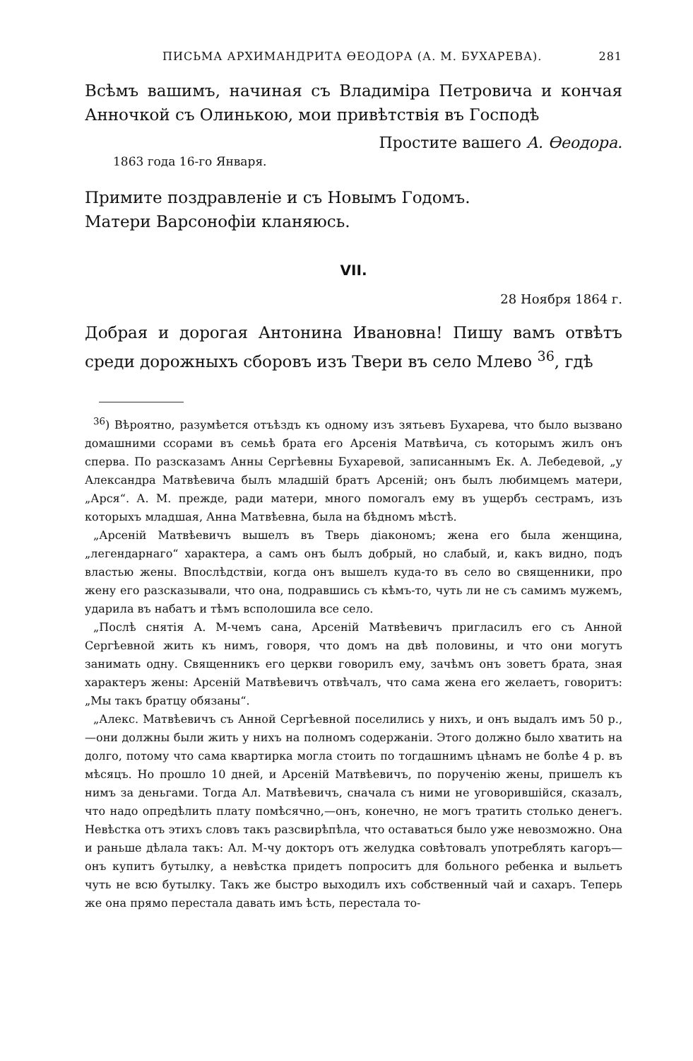ПИСЬМА АРХИМАНДРИТА ѲЕОДОРА (А. М. БУХАРЕВА). 281
Всѣмъ вашимъ, начиная съ Владиміра Петровича и кончая Анночкой съ Олинькою, мои привѣтствія въ Господѣ
Простите вашего А. Ѳеодора.
1863 года 16-го Января.
Примите поздравленіе и съ Новымъ Годомъ.
Матери Варсонофіи кланяюсь.
VII.
28 Ноября 1864 г.
Добрая и дорогая Антонина Ивановна! Пишу вамъ отвѣтъ среди дорожныхъ сборовъ изъ Твери въ село Млево <sup>36</sup>, гдѣ
<sup>36</sup>) Вѣроятно, разумѣется отъѣздъ къ одному изъ зятьевъ Бухарева, что было вызвано домашними ссорами въ семьѣ брата его Арсенія Матвѣича, съ которымъ жилъ онъ сперва. По разсказамъ Анны Сергѣевны Бухаревой, записаннымъ Ек. А. Лебедевой, „у Александра Матвѣевича былъ младшій братъ Арсеній; онъ былъ любимцемъ матери, „Арся“. А. М. прежде, ради матери, много помогалъ ему въ ущербъ сестрамъ, изъ которыхъ младшая, Анна Матвѣевна, была на бѣдномъ мѣстѣ.
„Арсеній Матвѣевичъ вышелъ въ Тверь діакономъ; жена его была женщина, „легендарнаго“ характера, а самъ онъ былъ добрый, но слабый, и, какъ видно, подъ властью жены. Впослѣдствіи, когда онъ вышелъ куда-то въ село во священники, про жену его разсказывали, что она, подравшись съ кѣмъ-то, чуть ли не съ самимъ мужемъ, ударила въ набатъ и тѣмъ всполошила все село.
„Послѣ снятія А. М-чемъ сана, Арсеній Матвѣевичъ пригласилъ его съ Анной Сергѣевной жить къ нимъ, говоря, что домъ на двѣ половины, и что они могутъ занимать одну. Священникъ его церкви говорилъ ему, зачѣмъ онъ зоветъ брата, зная характеръ жены: Арсеній Матвѣевичъ отвѣчалъ, что сама жена его желаетъ, говоритъ: „Мы такъ братцу обязаны“.
„Алекс. Матвѣевичъ съ Анной Сергѣевной поселились у нихъ, и онъ выдалъ имъ 50 р.,—они должны были жить у нихъ на полномъ содержаніи. Этого должно было хватить на долго, потому что сама квартирка могла стоить по тогдашнимъ цѣнамъ не болѣе 4 р. въ мѣсяцъ. Но прошло 10 дней, и Арсеній Матвѣевичъ, по порученію жены, пришелъ къ нимъ за деньгами. Тогда Ал. Матвѣевичъ, сначала съ ними не уговорившійся, сказалъ, что надо опредѣлить плату помѣсячно,—онъ, конечно, не могъ тратить столько денегъ. Невѣстка отъ этихъ словъ такъ разсвирѣпѣла, что оставаться было уже невозможно. Она и раньше дѣлала такъ: Ал. М-чу докторъ отъ желудка совѣтовалъ употреблять кагоръ—онъ купитъ бутылку, а невѣстка придетъ попроситъ для больного ребенка и выльетъ чуть не всю бутылку. Такъ же быстро выходилъ ихъ собственный чай и сахаръ. Теперь же она прямо перестала давать имъ ѣсть, перестала то-